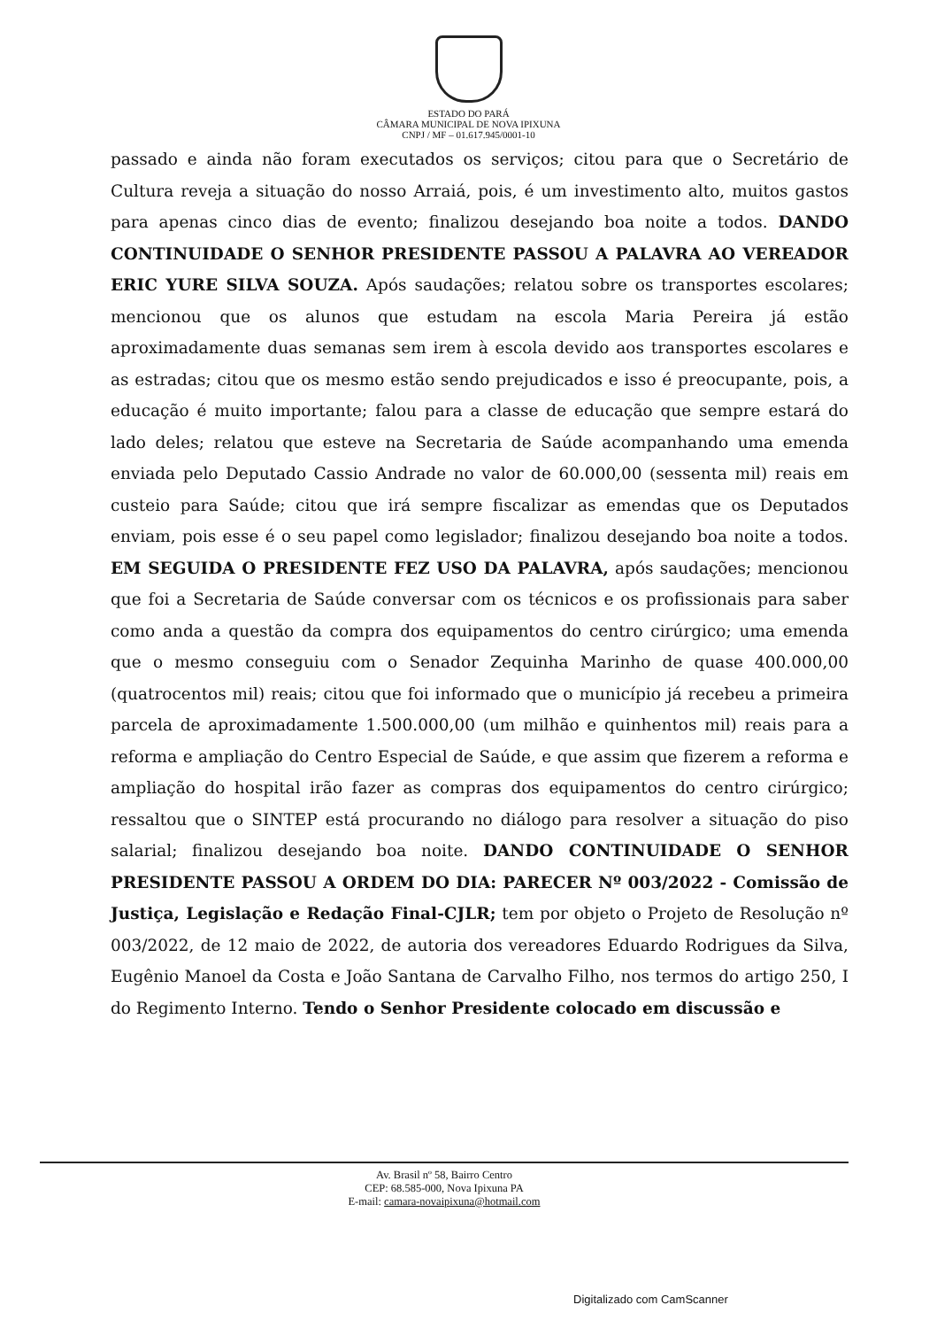ESTADO DO PARÁ
CÂMARA MUNICIPAL DE NOVA IPIXUNA
CNPJ / MF – 01.617.945/0001-10
passado e ainda não foram executados os serviços; citou para que o Secretário de Cultura reveja a situação do nosso Arraiá, pois, é um investimento alto, muitos gastos para apenas cinco dias de evento; finalizou desejando boa noite a todos. DANDO CONTINUIDADE O SENHOR PRESIDENTE PASSOU A PALAVRA AO VEREADOR ERIC YURE SILVA SOUZA. Após saudações; relatou sobre os transportes escolares; mencionou que os alunos que estudam na escola Maria Pereira já estão aproximadamente duas semanas sem irem à escola devido aos transportes escolares e as estradas; citou que os mesmo estão sendo prejudicados e isso é preocupante, pois, a educação é muito importante; falou para a classe de educação que sempre estará do lado deles; relatou que esteve na Secretaria de Saúde acompanhando uma emenda enviada pelo Deputado Cassio Andrade no valor de 60.000,00 (sessenta mil) reais em custeio para Saúde; citou que irá sempre fiscalizar as emendas que os Deputados enviam, pois esse é o seu papel como legislador; finalizou desejando boa noite a todos. EM SEGUIDA O PRESIDENTE FEZ USO DA PALAVRA, após saudações; mencionou que foi a Secretaria de Saúde conversar com os técnicos e os profissionais para saber como anda a questão da compra dos equipamentos do centro cirúrgico; uma emenda que o mesmo conseguiu com o Senador Zequinha Marinho de quase 400.000,00 (quatrocentos mil) reais; citou que foi informado que o município já recebeu a primeira parcela de aproximadamente 1.500.000,00 (um milhão e quinhentos mil) reais para a reforma e ampliação do Centro Especial de Saúde, e que assim que fizerem a reforma e ampliação do hospital irão fazer as compras dos equipamentos do centro cirúrgico; ressaltou que o SINTEP está procurando no diálogo para resolver a situação do piso salarial; finalizou desejando boa noite. DANDO CONTINUIDADE O SENHOR PRESIDENTE PASSOU A ORDEM DO DIA: PARECER Nº 003/2022 - Comissão de Justiça, Legislação e Redação Final-CJLR; tem por objeto o Projeto de Resolução nº 003/2022, de 12 maio de 2022, de autoria dos vereadores Eduardo Rodrigues da Silva, Eugênio Manoel da Costa e João Santana de Carvalho Filho, nos termos do artigo 250, I do Regimento Interno. Tendo o Senhor Presidente colocado em discussão e
Av. Brasil nº 58, Bairro Centro
CEP: 68.585-000, Nova Ipixuna PA
E-mail: camara-novaipixuna@hotmail.com
Digitalizado com CamScanner